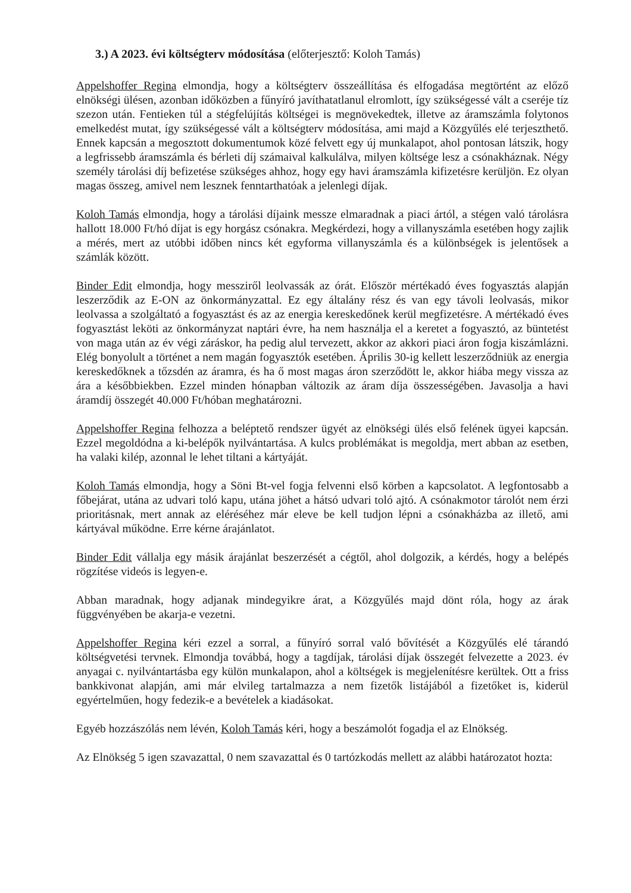3.) A 2023. évi költségterv módosítása (előterjesztő: Koloh Tamás)
Appelshoffer Regina elmondja, hogy a költségterv összeállítása és elfogadása megtörtént az előző elnökségi ülésen, azonban időközben a fűnyíró javíthatatlanul elromlott, így szükségessé vált a cseréje tíz szezon után. Fentieken túl a stégfelújítás költségei is megnövekedtek, illetve az áramszámla folytonos emelkedést mutat, így szükségessé vált a költségterv módosítása, ami majd a Közgyűlés elé terjeszthető. Ennek kapcsán a megosztott dokumentumok közé felvett egy új munkalapot, ahol pontosan látszik, hogy a legfrissebb áramszámla és bérleti díj számaival kalkulálva, milyen költsége lesz a csónakháznak. Négy személy tárolási díj befizetése szükséges ahhoz, hogy egy havi áramszámla kifizetésre kerüljön. Ez olyan magas összeg, amivel nem lesznek fenntarthatóak a jelenlegi díjak.
Koloh Tamás elmondja, hogy a tárolási díjaink messze elmaradnak a piaci ártól, a stégen való tárolásra hallott 18.000 Ft/hó díjat is egy horgász csónakra. Megkérdezi, hogy a villanyszámla esetében hogy zajlik a mérés, mert az utóbbi időben nincs két egyforma villanyszámla és a különbségek is jelentősek a számlák között.
Binder Edit elmondja, hogy messziről leolvassák az órát. Először mértékadó éves fogyasztás alapján leszerződik az E-ON az önkormányzattal. Ez egy általány rész és van egy távoli leolvasás, mikor leolvassa a szolgáltató a fogyasztást és az az energia kereskedőnek kerül megfizetésre. A mértékadó éves fogyasztást leköti az önkormányzat naptári évre, ha nem használja el a keretet a fogyasztó, az büntetést von maga után az év végi záráskor, ha pedig alul tervezett, akkor az akkori piaci áron fogja kiszámlázni. Elég bonyolult a történet a nem magán fogyasztók esetében. Április 30-ig kellett leszerződniük az energia kereskedőknek a tőzsdén az áramra, és ha ő most magas áron szerződött le, akkor hiába megy vissza az ára a későbbiekben. Ezzel minden hónapban változik az áram díja összességében. Javasolja a havi áramdíj összegét 40.000 Ft/hóban meghatározni.
Appelshoffer Regina felhozza a beléptető rendszer ügyét az elnökségi ülés első felének ügyei kapcsán. Ezzel megoldódna a ki-belépők nyilvántartása. A kulcs problémákat is megoldja, mert abban az esetben, ha valaki kilép, azonnal le lehet tiltani a kártyáját.
Koloh Tamás elmondja, hogy a Söni Bt-vel fogja felvenni első körben a kapcsolatot. A legfontosabb a főbejárat, utána az udvari toló kapu, utána jöhet a hátsó udvari toló ajtó. A csónakmotor tárolót nem érzi prioritásnak, mert annak az eléréséhez már eleve be kell tudjon lépni a csónakházba az illető, ami kártyával működne. Erre kérne árajánlatot.
Binder Edit vállalja egy másik árajánlat beszerzését a cégtől, ahol dolgozik, a kérdés, hogy a belépés rögzítése videós is legyen-e.
Abban maradnak, hogy adjanak mindegyikre árat, a Közgyűlés majd dönt róla, hogy az árak függvényében be akarja-e vezetni.
Appelshoffer Regina kéri ezzel a sorral, a fűnyíró sorral való bővítését a Közgyűlés elé tárandó költségvetési tervnek. Elmondja továbbá, hogy a tagdíjak, tárolási díjak összegét felvezette a 2023. év anyagai c. nyilvántartásba egy külön munkalapon, ahol a költségek is megjelenítésre kerültek. Ott a friss bankkivonat alapján, ami már elvileg tartalmazza a nem fizetők listájából a fizetőket is, kiderül egyértelműen, hogy fedezik-e a bevételek a kiadásokat.
Egyéb hozzászólás nem lévén, Koloh Tamás kéri, hogy a beszámolót fogadja el az Elnökség.
Az Elnökség 5 igen szavazattal, 0 nem szavazattal és 0 tartózkodás mellett az alábbi határozatot hozta: